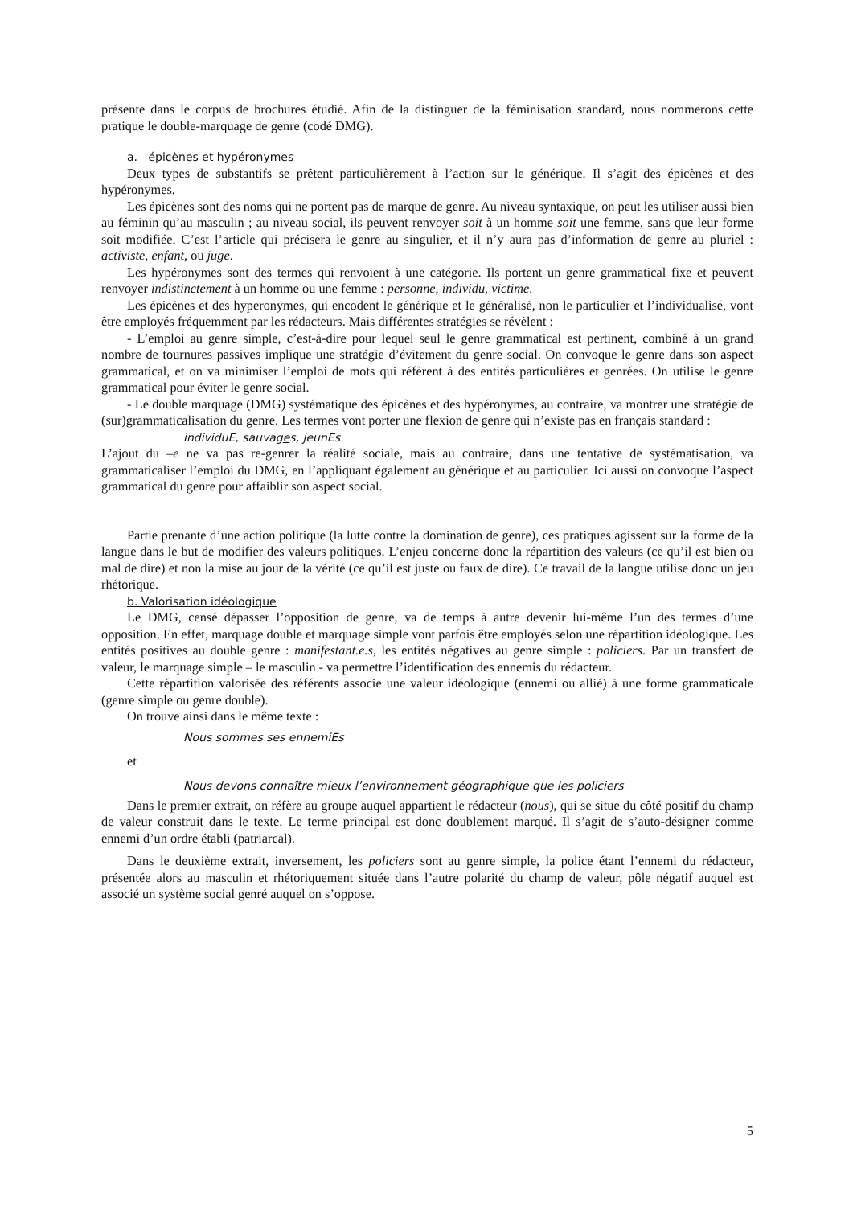présente dans le corpus de brochures étudié. Afin de la distinguer de la féminisation standard, nous nommerons cette pratique le double-marquage de genre (codé DMG).
a. épicènes et hypéronymes
Deux types de substantifs se prêtent particulièrement à l’action sur le générique. Il s’agit des épicènes et des hypéronymes.
Les épicènes sont des noms qui ne portent pas de marque de genre. Au niveau syntaxique, on peut les utiliser aussi bien au féminin qu’au masculin ; au niveau social, ils peuvent renvoyer soit à un homme soit une femme, sans que leur forme soit modifiée. C’est l’article qui précisera le genre au singulier, et il n’y aura pas d’information de genre au pluriel : activiste, enfant, ou juge.
Les hypéronymes sont des termes qui renvoient à une catégorie. Ils portent un genre grammatical fixe et peuvent renvoyer indistinctement à un homme ou une femme : personne, individu, victime.
Les épicènes et des hyperonymes, qui encodent le générique et le généralisé, non le particulier et l’individualisé, vont être employés fréquemment par les rédacteurs. Mais différentes stratégies se révèlent :
- L’emploi au genre simple, c’est-à-dire pour lequel seul le genre grammatical est pertinent, combiné à un grand nombre de tournures passives implique une stratégie d’évitement du genre social. On convoque le genre dans son aspect grammatical, et on va minimiser l’emploi de mots qui réfèrent à des entités particulières et genrées. On utilise le genre grammatical pour éviter le genre social.
- Le double marquage (DMG) systématique des épicènes et des hypéronymes, au contraire, va montrer une stratégie de (sur)grammaticalisation du genre. Les termes vont porter une flexion de genre qui n’existe pas en français standard :
individuE, sauvages, jeunEs
L’ajout du –e ne va pas re-genrer la réalité sociale, mais au contraire, dans une tentative de systématisation, va grammaticaliser l’emploi du DMG, en l’appliquant également au générique et au particulier. Ici aussi on convoque l’aspect grammatical du genre pour affaiblir son aspect social.
Partie prenante d’une action politique (la lutte contre la domination de genre), ces pratiques agissent sur la forme de la langue dans le but de modifier des valeurs politiques. L’enjeu concerne donc la répartition des valeurs (ce qu’il est bien ou mal de dire) et non la mise au jour de la vérité (ce qu’il est juste ou faux de dire). Ce travail de la langue utilise donc un jeu rhétorique.
b. Valorisation idéologique
Le DMG, censé dépasser l’opposition de genre, va de temps à autre devenir lui-même l’un des termes d’une opposition. En effet, marquage double et marquage simple vont parfois être employés selon une répartition idéologique. Les entités positives au double genre : manifestant.e.s, les entités négatives au genre simple : policiers. Par un transfert de valeur, le marquage simple – le masculin - va permettre l’identification des ennemis du rédacteur.
Cette répartition valorisée des référents associe une valeur idéologique (ennemi ou allié) à une forme grammaticale (genre simple ou genre double).
On trouve ainsi dans le même texte :
Nous sommes ses ennemiEs
et
Nous devons connaître mieux l’environnement géographique que les policiers
Dans le premier extrait, on réfère au groupe auquel appartient le rédacteur (nous), qui se situe du côté positif du champ de valeur construit dans le texte. Le terme principal est donc doublement marqué. Il s’agit de s’auto-désigner comme ennemi d’un ordre établi (patriarcal).
Dans le deuxième extrait, inversement, les policiers sont au genre simple, la police étant l’ennemi du rédacteur, présentée alors au masculin et rhétoriquement située dans l’autre polarité du champ de valeur, pôle négatif auquel est associé un système social genré auquel on s’oppose.
5